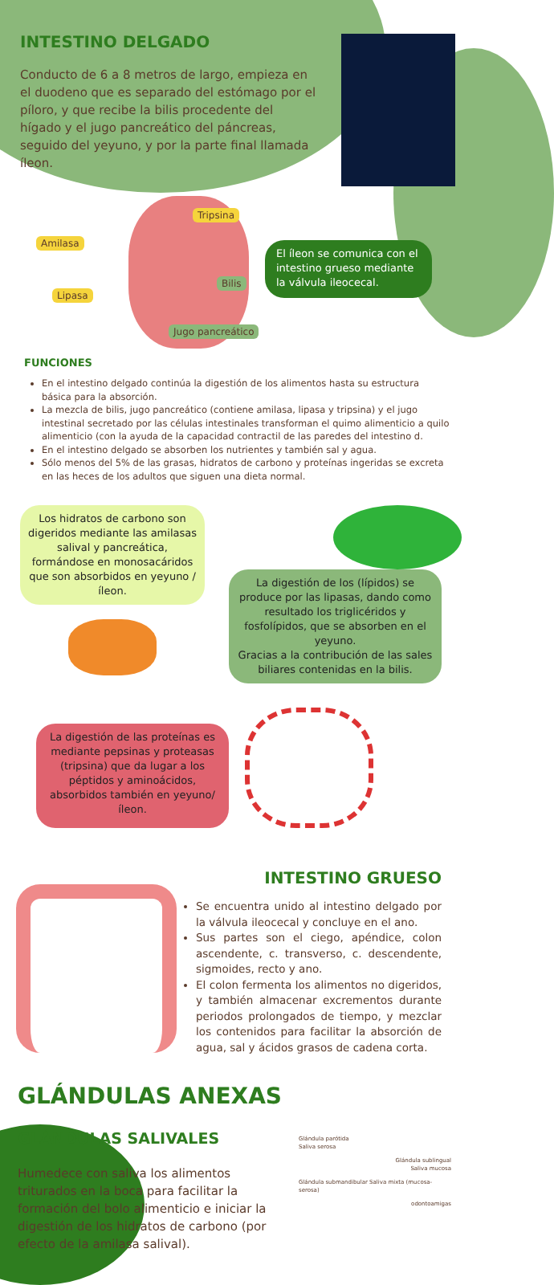INTESTINO DELGADO
Conducto de 6 a 8 metros de largo, empieza en el duodeno que es separado del estómago por el píloro, y que recibe la bilis procedente del hígado y el jugo pancreático del páncreas, seguido del yeyuno, y por la parte final llamada íleon.
Tripsina
Amilasa
Bilis
Lipasa
Jugo pancreático
El íleon se comunica con el intestino grueso mediante la válvula ileocecal.
FUNCIONES
En el intestino delgado continúa la digestión de los alimentos hasta su estructura básica para la absorción.
La mezcla de bilis, jugo pancreático (contiene amilasa, lipasa y tripsina) y el jugo intestinal secretado por las células intestinales transforman el quimo alimenticio a quilo alimenticio (con la ayuda de la capacidad contractil de las paredes del intestino d.
En el intestino delgado se absorben los nutrientes y también sal y agua.
Sólo menos del 5% de las grasas, hidratos de carbono y proteínas ingeridas se excreta en las heces de los adultos que siguen una dieta normal.
Los hidratos de carbono son digeridos mediante las amilasas salival y pancreática, formándose en monosacáridos que son absorbidos en yeyuno / íleon.
La digestión de los (lípidos) se produce por las lipasas, dando como resultado los triglicéridos y fosfolípidos, que se absorben en el yeyuno.
Gracias a la contribución de las sales biliares contenidas en la bilis.
La digestión de las proteínas es mediante pepsinas y proteasas (tripsina) que da lugar a los péptidos y aminoácidos, absorbidos también en yeyuno/ íleon.
INTESTINO GRUESO
Se encuentra unido al intestino delgado por la válvula ileocecal y concluye en el ano.
Sus partes son el ciego, apéndice, colon ascendente, c. transverso, c. descendente, sigmoides, recto y ano.
El colon fermenta los alimentos no digeridos, y también almacenar excrementos durante periodos prolongados de tiempo, y mezclar los contenidos para facilitar la absorción de agua, sal y ácidos grasos de cadena corta.
GLÁNDULAS ANEXAS
GLÁNDULAS SALIVALES
Humedece con saliva los alimentos triturados en la boca para facilitar la formación del bolo alimenticio e iniciar la digestión de los hidratos de carbono (por efecto de la amilasa salival).
Glándula parótida
Saliva serosa
Glándula sublingual
Saliva mucosa
Glándula submandibular Saliva mixta (mucosa-serosa)
odontoamigas